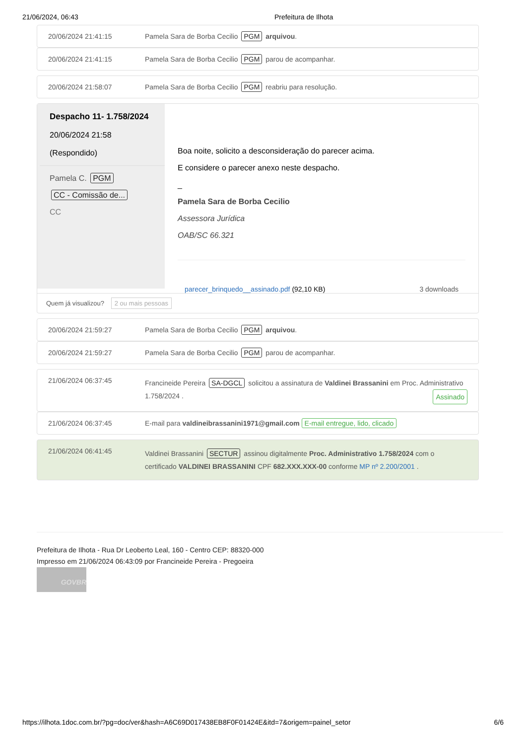21/06/2024, 06:43 Prefeitura de Ilhota
20/06/2024 21:41:15 Pamela Sara de Borba Cecilio PGM arquivou.
20/06/2024 21:41:15 Pamela Sara de Borba Cecilio PGM parou de acompanhar.
20/06/2024 21:58:07 Pamela Sara de Borba Cecilio PGM reabriu para resolução.
Despacho 11- 1.758/2024
20/06/2024 21:58
(Respondido)
Pamela C. PGM
CC - Comissão de...
CC
Boa noite, solicito a desconsideração do parecer acima.
E considere o parecer anexo neste despacho.
_
Pamela Sara de Borba Cecilio
Assessora Jurídica
OAB/SC 66.321
parecer_brinquedo__assinado.pdf (92,10 KB) 3 downloads
Quem já visualizou? 2 ou mais pessoas
20/06/2024 21:59:27 Pamela Sara de Borba Cecilio PGM arquivou.
20/06/2024 21:59:27 Pamela Sara de Borba Cecilio PGM parou de acompanhar.
21/06/2024 06:37:45 Francineide Pereira SA-DGCL solicitou a assinatura de Valdinei Brassanini em Proc. Administrativo 1.758/2024 . Assinado
21/06/2024 06:37:45 E-mail para valdineibrassanini1971@gmail.com E-mail entregue, lido, clicado
21/06/2024 06:41:45 Valdinei Brassanini SECTUR assinou digitalmente Proc. Administrativo 1.758/2024 com o certificado VALDINEI BRASSANINI CPF 682.XXX.XXX-00 conforme MP nº 2.200/2001 .
Prefeitura de Ilhota - Rua Dr Leoberto Leal, 160 - Centro CEP: 88320-000
Impresso em 21/06/2024 06:43:09 por Francineide Pereira - Pregoeira
GOVBR
https://ilhota.1doc.com.br/?pg=doc/ver&hash=A6C69D017438EB8F0F01424E&itd=7&origem=painel_setor 6/6